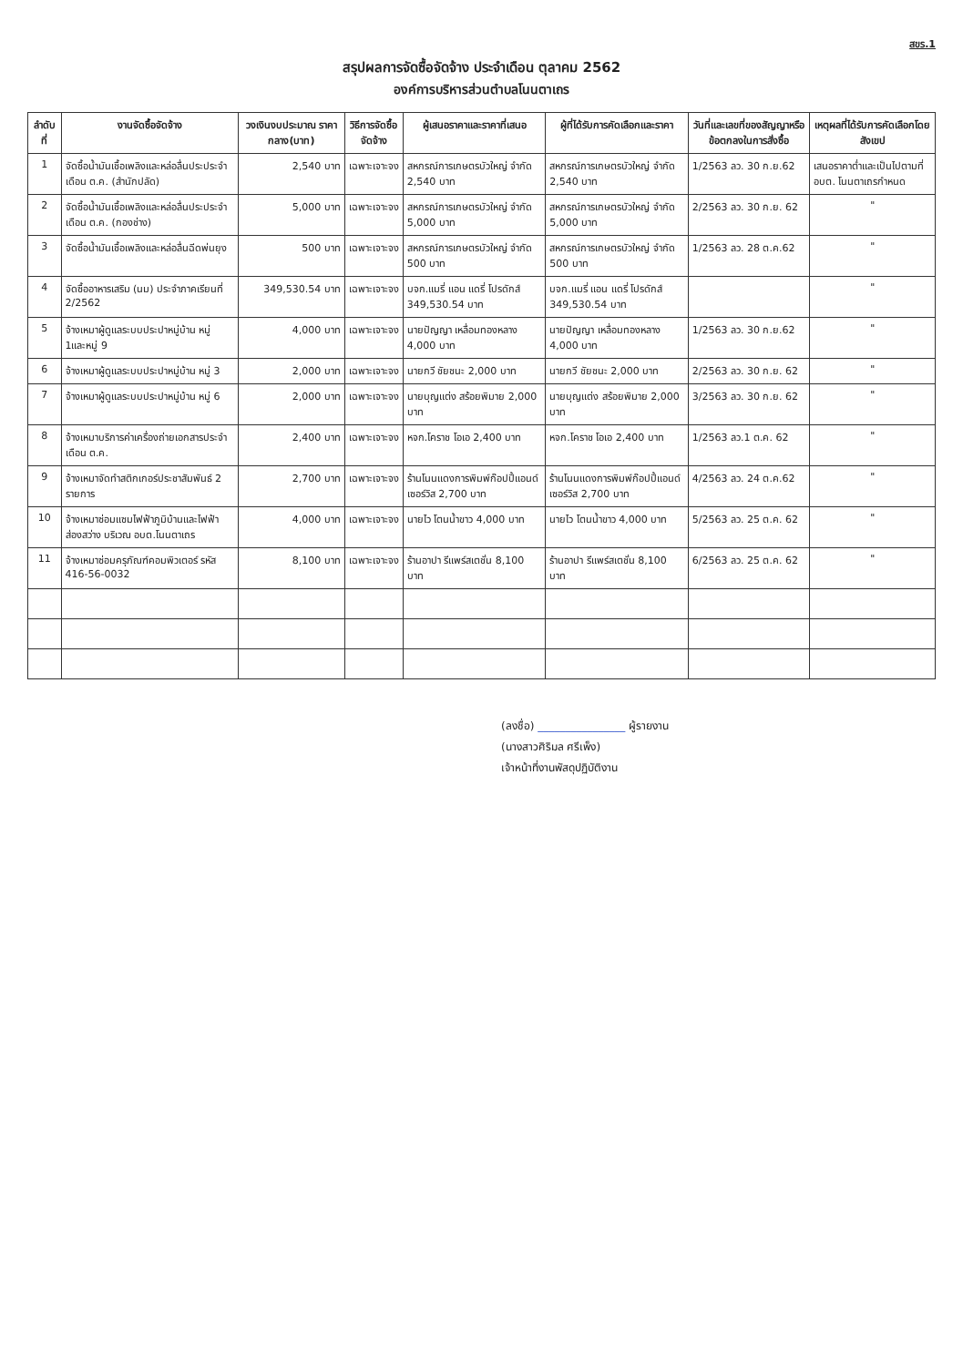สขร.1
สรุปผลการจัดซื้อจัดจ้าง ประจำเดือน ตุลาคม 2562
องค์การบริหารส่วนตำบลโนนตาเถร
| ลำดับที่ | งานจัดซื้อจัดจ้าง | วงเงินงบประมาณ ราคากลาง(บาท) | วิธีการจัดซื้อจัดจ้าง | ผู้เสนอราคาและราคาที่เสนอ | ผู้ที่ได้รับการคัดเลือกและราคา | วันที่และเลขที่ของสัญญาหรือข้อตกลงในการสั่งซื้อ | เหตุผลที่ได้รับการคัดเลือกโดยสังเขป |
| --- | --- | --- | --- | --- | --- | --- | --- |
| 1 | จัดซื้อน้ำมันเชื้อเพลิงและหล่อลื่นประประจำเดือน ต.ค. (สำนักปลัด) | 2,540 บาท | เฉพาะเจาะจง | สหกรณ์การเกษตรบัวใหญ่ จำกัด 2,540 บาท | สหกรณ์การเกษตรบัวใหญ่ จำกัด 2,540 บาท | 1/2563 ลว. 30 ก.ย.62 | เสนอราคาต่ำและเป็นไปตามที่ อบต. โนนตาเถรกำหนด |
| 2 | จัดซื้อน้ำมันเชื้อเพลิงและหล่อลื่นประประจำเดือน ต.ค. (กองช่าง) | 5,000 บาท | เฉพาะเจาะจง | สหกรณ์การเกษตรบัวใหญ่ จำกัด 5,000 บาท | สหกรณ์การเกษตรบัวใหญ่ จำกัด 5,000 บาท | 2/2563 ลว. 30 ก.ย. 62 | " |
| 3 | จัดซื้อน้ำมันเชื้อเพลิงและหล่อลื่นฉีดพ่นยุง | 500 บาท | เฉพาะเจาะจง | สหกรณ์การเกษตรบัวใหญ่ จำกัด 500 บาท | สหกรณ์การเกษตรบัวใหญ่ จำกัด 500 บาท | 1/2563 ลว. 28 ต.ค.62 | " |
| 4 | จัดซื้ออาหารเสริม (นม) ประจำภาคเรียนที่ 2/2562 | 349,530.54 บาท | เฉพาะเจาะจง | บจก.แมรี่ แอน แดรี่ โปรดักส์ 349,530.54 บาท | บจก.แมรี่ แอน แดรี่ โปรดักส์ 349,530.54 บาท | | " |
| 5 | จ้างเหมาผู้ดูแลระบบประปาหมู่บ้าน หมู่ 1และหมู่ 9 | 4,000 บาท | เฉพาะเจาะจง | นายปัญญา เหลื่อมทองหลาง 4,000 บาท | นายปัญญา เหลื่อมทองหลาง 4,000 บาท | 1/2563 ลว. 30 ก.ย.62 | " |
| 6 | จ้างเหมาผู้ดูแลระบบประปาหมู่บ้าน หมู่ 3 | 2,000 บาท | เฉพาะเจาะจง | นายกวี ชัยชนะ 2,000 บาท | นายกวี ชัยชนะ 2,000 บาท | 2/2563 ลว. 30 ก.ย. 62 | " |
| 7 | จ้างเหมาผู้ดูแลระบบประปาหมู่บ้าน หมู่ 6 | 2,000 บาท | เฉพาะเจาะจง | นายบุญแต่ง สร้อยพิมาย 2,000 บาท | นายบุญแต่ง สร้อยพิมาย 2,000 บาท | 3/2563 ลว. 30 ก.ย. 62 | " |
| 8 | จ้างเหมาบริการค่าเครื่องถ่ายเอกสารประจำเดือน ต.ค. | 2,400 บาท | เฉพาะเจาะจง | หจก.โคราช โอเอ 2,400 บาท | หจก.โคราช โอเอ 2,400 บาท | 1/2563 ลว.1 ต.ค. 62 | " |
| 9 | จ้างเหมาจัดทำสติกเกอร์ประชาสัมพันธ์ 2 รายการ | 2,700 บาท | เฉพาะเจาะจง | ร้านโนนแดงการพิมพ์ก๊อปปี้แอนด์เซอร์วิส 2,700 บาท | ร้านโนนแดงการพิมพ์ก๊อปปี้แอนด์เซอร์วิส 2,700 บาท | 4/2563 ลว. 24 ต.ค.62 | " |
| 10 | จ้างเหมาซ่อมแซมไฟฟ้าภูมิบ้านและไฟฟ้าส่องสว่าง บริเวณ อบต.โนนตาเถร | 4,000 บาท | เฉพาะเจาะจง | นายไว โตนน้ำขาว 4,000 บาท | นายไว โตนน้ำขาว 4,000 บาท | 5/2563 ลว. 25 ต.ค. 62 | " |
| 11 | จ้างเหมาซ่อมครุภัณฑ์คอมพิวเตอร์ รหัส 416-56-0032 | 8,100 บาท | เฉพาะเจาะจง | ร้านอาปา รีแพร์สเตชั่น 8,100 บาท | ร้านอาปา รีแพร์สเตชั่น 8,100 บาท | 6/2563 ลว. 25 ต.ค. 62 | " |
(ลงชื่อ) ________________ ผู้รายงาน
(นางสาวศิริมล ศรีเพ็ง)
เจ้าหน้าที่งานพัสดุปฏิบัติงาน